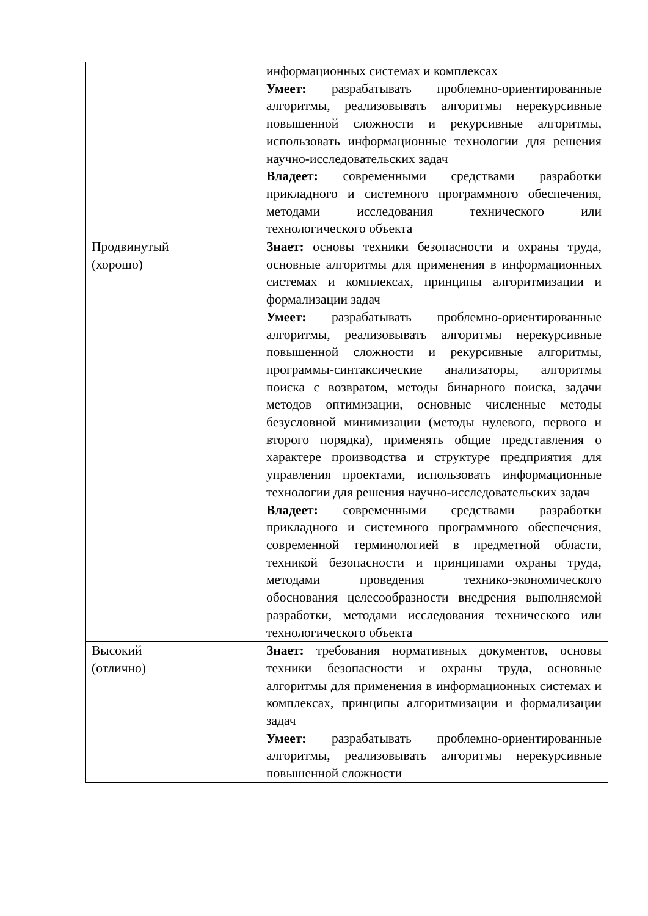| | информационных системах и комплексах Умеет: разрабатывать проблемно-ориентированные алгоритмы, реализовывать алгоритмы нерекурсивные повышенной сложности и рекурсивные алгоритмы, использовать информационные технологии для решения научно-исследовательских задач Владеет: современными средствами разработки прикладного и системного программного обеспечения, методами исследования технического или технологического объекта |
| Продвинутый (хорошо) | Знает: основы техники безопасности и охраны труда, основные алгоритмы для применения в информационных системах и комплексах, принципы алгоритмизации и формализации задач Умеет: разрабатывать проблемно-ориентированные алгоритмы, реализовывать алгоритмы нерекурсивные повышенной сложности и рекурсивные алгоритмы, программы-синтаксические анализаторы, алгоритмы поиска с возвратом, методы бинарного поиска, задачи методов оптимизации, основные численные методы безусловной минимизации (методы нулевого, первого и второго порядка), применять общие представления о характере производства и структуре предприятия для управления проектами, использовать информационные технологии для решения научно-исследовательских задач Владеет: современными средствами разработки прикладного и системного программного обеспечения, современной терминологией в предметной области, техникой безопасности и принципами охраны труда, методами проведения технико-экономического обоснования целесообразности внедрения выполняемой разработки, методами исследования технического или технологического объекта |
| Высокий (отлично) | Знает: требования нормативных документов, основы техники безопасности и охраны труда, основные алгоритмы для применения в информационных системах и комплексах, принципы алгоритмизации и формализации задач Умеет: разрабатывать проблемно-ориентированные алгоритмы, реализовывать алгоритмы нерекурсивные повышенной сложности |